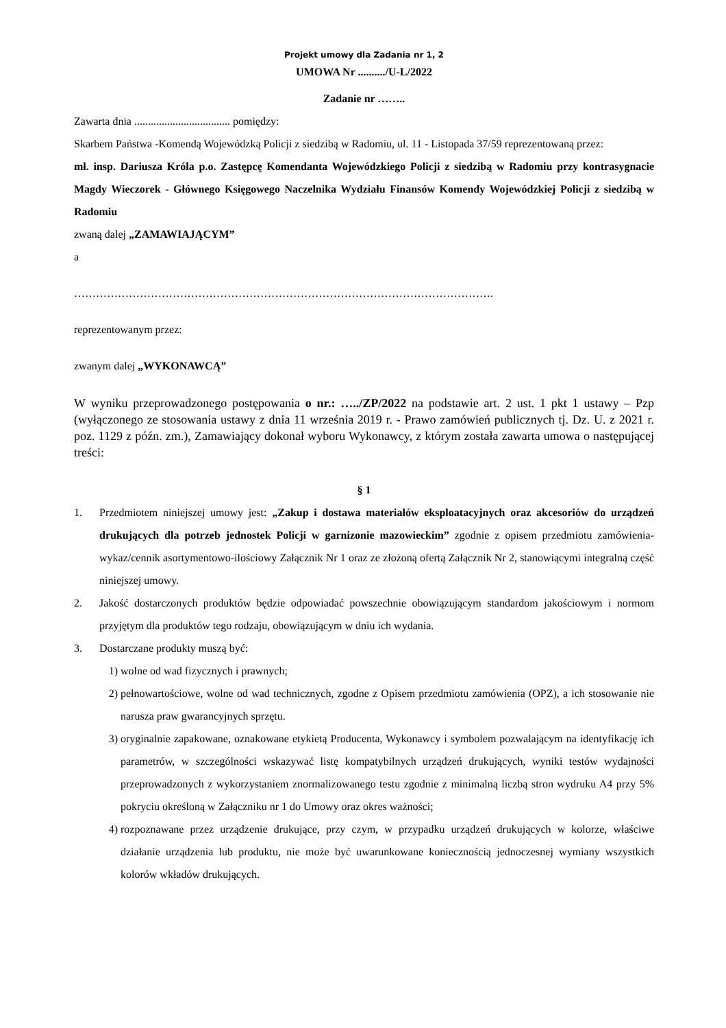Projekt umowy dla Zadania nr 1, 2
UMOWA Nr ........../U-L/2022
Zadanie nr ……..
Zawarta dnia ................................... pomiędzy:
Skarbem Państwa -Komendą Wojewódzką Policji z siedzibą w Radomiu, ul. 11 - Listopada 37/59 reprezentowaną przez:
mł. insp. Dariusza Króla p.o. Zastępcę Komendanta Wojewódzkiego Policji z siedzibą w Radomiu przy kontrasygnacie Magdy Wieczorek - Głównego Księgowego Naczelnika Wydziału Finansów Komendy Wojewódzkiej Policji z siedzibą w Radomiu
zwaną dalej „ZAMAWIAJĄCYM”
a
…………………………………………………………………………………………………….
reprezentowanym przez:
zwanym dalej „WYKONAWCĄ”
W wyniku przeprowadzonego postępowania o nr.: …../ZP/2022 na podstawie art. 2 ust. 1 pkt 1 ustawy – Pzp (wyłączonego ze stosowania ustawy z dnia 11 września 2019 r. - Prawo zamówień publicznych tj. Dz. U. z 2021 r. poz. 1129 z późn. zm.), Zamawiający dokonał wyboru Wykonawcy, z którym została zawarta umowa o następującej treści:
§ 1
1. Przedmiotem niniejszej umowy jest: „Zakup i dostawa materiałów eksploatacyjnych oraz akcesoriów do urządzeń drukujących dla potrzeb jednostek Policji w garnizonie mazowieckim” zgodnie z opisem przedmiotu zamówienia-wykaz/cennik asortymentowo-ilościowy Załącznik Nr 1 oraz ze złożoną ofertą Załącznik Nr 2, stanowiącymi integralną część niniejszej umowy.
2. Jakość dostarczonych produktów będzie odpowiadać powszechnie obowiązującym standardom jakościowym i normom przyjętym dla produktów tego rodzaju, obowiązującym w dniu ich wydania.
3. Dostarczane produkty muszą być:
1) wolne od wad fizycznych i prawnych;
2) pełnowartościowe, wolne od wad technicznych, zgodne z Opisem przedmiotu zamówienia (OPZ), a ich stosowanie nie narusza praw gwarancyjnych sprzętu.
3) oryginalnie zapakowane, oznakowane etykietą Producenta, Wykonawcy i symbolem pozwalającym na identyfikację ich parametrów, w szczególności wskazywać listę kompatybilnych urządzeń drukujących, wyniki testów wydajności przeprowadzonych z wykorzystaniem znormalizowanego testu zgodnie z minimalną liczbą stron wydruku A4 przy 5% pokryciu określoną w Załączniku nr 1 do Umowy oraz okres ważności;
4) rozpoznawane przez urządzenie drukujące, przy czym, w przypadku urządzeń drukujących w kolorze, właściwe działanie urządzenia lub produktu, nie może być uwarunkowane koniecznością jednoczesnej wymiany wszystkich kolorów wkładów drukujących.